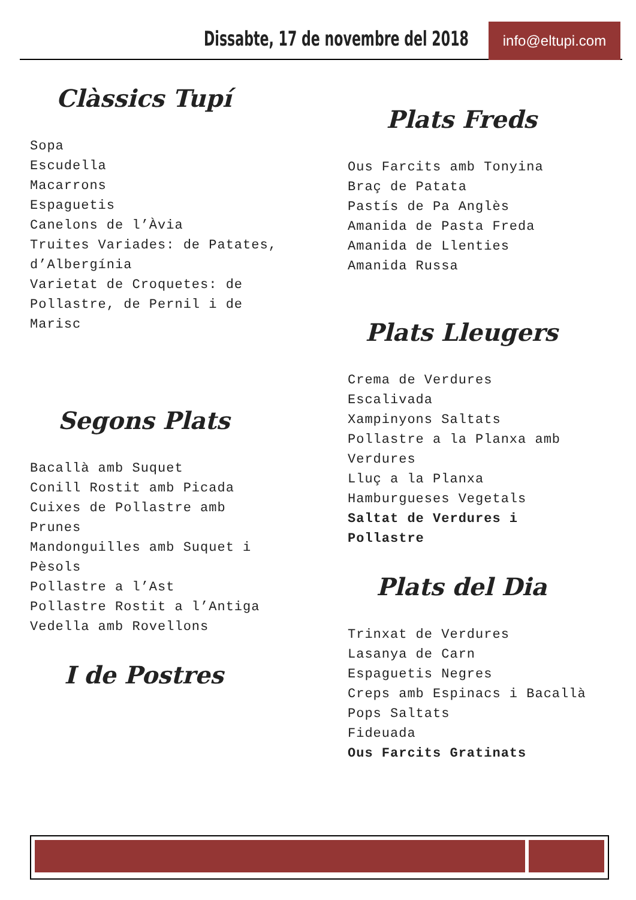Dissabte, 17 de novembre del 2018
info@eltupi.com
Clàssics Tupí
Sopa
Escudella
Macarrons
Espaguetis
Canelons de l’Àvia
Truites Variades: de Patates,
d’Albergínia
Varietat de Croquetes: de
Pollastre, de Pernil i de
Marisc
Segons Plats
Bacallà amb Suquet
Conill Rostit amb Picada
Cuixes de Pollastre amb
Prunes
Mandonguilles amb Suquet i
Pèsols
Pollastre a l’Ast
Pollastre Rostit a l’Antiga
Vedella amb Rovellons
I de Postres
Plats Freds
Ous Farcits amb Tonyina
Braç de Patata
Pastís de Pa Anglès
Amanida de Pasta Freda
Amanida de Llenties
Amanida Russa
Plats Lleugers
Crema de Verdures
Escalivada
Xampinyons Saltats
Pollastre a la Planxa amb
Verdures
Lluç a la Planxa
Hamburgueses Vegetals
Saltat de Verdures i
Pollastre
Plats del Dia
Trinxat de Verdures
Lasanya de Carn
Espaguetis Negres
Creps amb Espinacs i Bacallà
Pops Saltats
Fideuada
Ous Farcits Gratinats